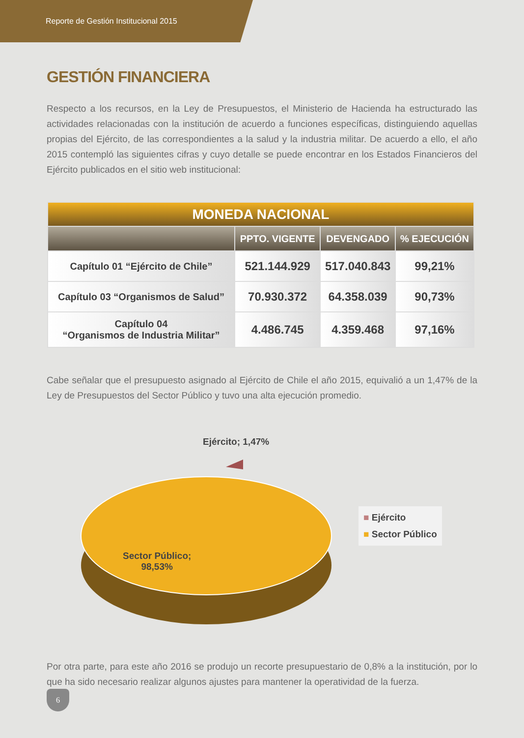Reporte de Gestión Institucional 2015
GESTIÓN FINANCIERA
Respecto a los recursos, en la Ley de Presupuestos, el Ministerio de Hacienda ha estructurado las actividades relacionadas con la institución de acuerdo a funciones específicas, distinguiendo aquellas propias del Ejército, de las correspondientes a la salud y la industria militar. De acuerdo a ello, el año 2015 contempló las siguientes cifras y cuyo detalle se puede encontrar en los Estados Financieros del Ejército publicados en el sitio web institucional:
| MONEDA NACIONAL | | | |
| --- | --- | --- | --- |
| | PPTO. VIGENTE | DEVENGADO | % EJECUCIÓN |
| Capítulo 01 “Ejército de Chile” | 521.144.929 | 517.040.843 | 99,21% |
| Capítulo 03 “Organismos de Salud” | 70.930.372 | 64.358.039 | 90,73% |
| Capítulo 04 “Organismos de Industria Militar” | 4.486.745 | 4.359.468 | 97,16% |
Cabe señalar que el presupuesto asignado al Ejército de Chile el año 2015, equivalió a un 1,47% de la Ley de Presupuestos del Sector Público y tuvo una alta ejecución promedio.
Ejército; 1,47%
Sector Público;
98,53%
■ Ejército
■ Sector Público
Por otra parte, para este año 2016 se produjo un recorte presupuestario de 0,8% a la institución, por lo que ha sido necesario realizar algunos ajustes para mantener la operatividad de la fuerza.
6